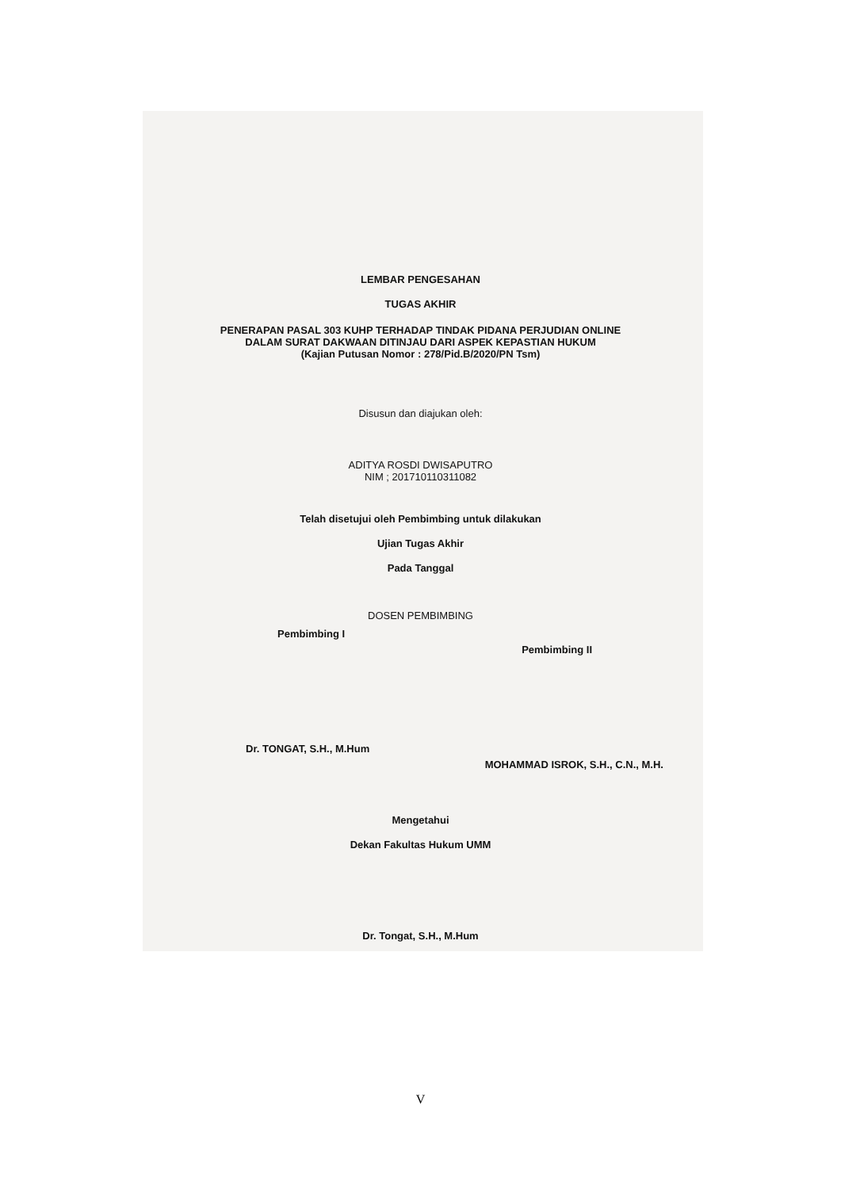LEMBAR PENGESAHAN
TUGAS AKHIR
PENERAPAN PASAL 303 KUHP TERHADAP TINDAK PIDANA PERJUDIAN ONLINE
DALAM SURAT DAKWAAN DITINJAU DARI ASPEK KEPASTIAN HUKUM
(Kajian Putusan Nomor : 278/Pid.B/2020/PN Tsm)
Disusun dan diajukan oleh:
ADITYA ROSDI DWISAPUTRO
NIM ; 201710110311082
Telah disetujui oleh Pembimbing untuk dilakukan
Ujian Tugas Akhir
Pada Tanggal
DOSEN PEMBIMBING
Pembimbing I Pembimbing II
Dr. TONGAT, S.H., M.Hum MOHAMMAD ISROK, S.H., C.N., M.H.
Mengetahui
Dekan Fakultas Hukum UMM
Dr. Tongat, S.H., M.Hum
V